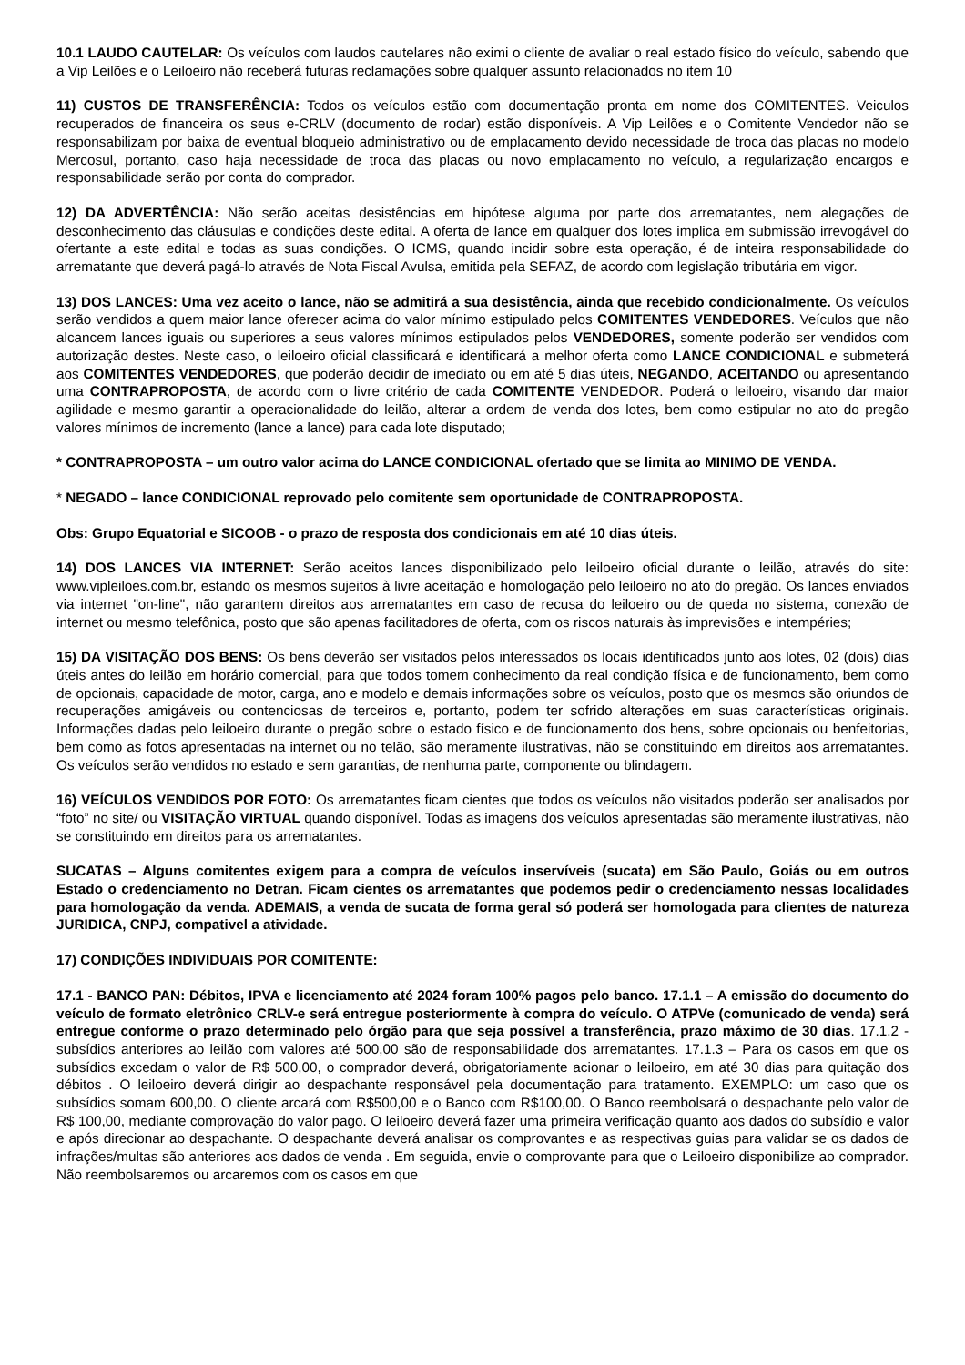10.1 LAUDO CAUTELAR: Os veículos com laudos cautelares não eximi o cliente de avaliar o real estado físico do veículo, sabendo que a Vip Leilões e o Leiloeiro não receberá futuras reclamações sobre qualquer assunto relacionados no item 10
11) CUSTOS DE TRANSFERÊNCIA: Todos os veículos estão com documentação pronta em nome dos COMITENTES. Veiculos recuperados de financeira os seus e-CRLV (documento de rodar) estão disponíveis. A Vip Leilões e o Comitente Vendedor não se responsabilizam por baixa de eventual bloqueio administrativo ou de emplacamento devido necessidade de troca das placas no modelo Mercosul, portanto, caso haja necessidade de troca das placas ou novo emplacamento no veículo, a regularização encargos e responsabilidade serão por conta do comprador.
12) DA ADVERTÊNCIA: Não serão aceitas desistências em hipótese alguma por parte dos arrematantes, nem alegações de desconhecimento das cláusulas e condições deste edital. A oferta de lance em qualquer dos lotes implica em submissão irrevogável do ofertante a este edital e todas as suas condições. O ICMS, quando incidir sobre esta operação, é de inteira responsabilidade do arrematante que deverá pagá-lo através de Nota Fiscal Avulsa, emitida pela SEFAZ, de acordo com legislação tributária em vigor.
13) DOS LANCES: Uma vez aceito o lance, não se admitirá a sua desistência, ainda que recebido condicionalmente. Os veículos serão vendidos a quem maior lance oferecer acima do valor mínimo estipulado pelos COMITENTES VENDEDORES. Veículos que não alcancem lances iguais ou superiores a seus valores mínimos estipulados pelos VENDEDORES, somente poderão ser vendidos com autorização destes. Neste caso, o leiloeiro oficial classificará e identificará a melhor oferta como LANCE CONDICIONAL e submeterá aos COMITENTES VENDEDORES, que poderão decidir de imediato ou em até 5 dias úteis, NEGANDO, ACEITANDO ou apresentando uma CONTRAPROPOSTA, de acordo com o livre critério de cada COMITENTE VENDEDOR. Poderá o leiloeiro, visando dar maior agilidade e mesmo garantir a operacionalidade do leilão, alterar a ordem de venda dos lotes, bem como estipular no ato do pregão valores mínimos de incremento (lance a lance) para cada lote disputado;
* CONTRAPROPOSTA – um outro valor acima do LANCE CONDICIONAL ofertado que se limita ao MINIMO DE VENDA.
* NEGADO – lance CONDICIONAL reprovado pelo comitente sem oportunidade de CONTRAPROPOSTA.
Obs: Grupo Equatorial e SICOOB - o prazo de resposta dos condicionais em até 10 dias úteis.
14) DOS LANCES VIA INTERNET: Serão aceitos lances disponibilizado pelo leiloeiro oficial durante o leilão, através do site: www.vipleiloes.com.br, estando os mesmos sujeitos à livre aceitação e homologação pelo leiloeiro no ato do pregão. Os lances enviados via internet "on-line", não garantem direitos aos arrematantes em caso de recusa do leiloeiro ou de queda no sistema, conexão de internet ou mesmo telefônica, posto que são apenas facilitadores de oferta, com os riscos naturais às imprevisões e intempéries;
15) DA VISITAÇÃO DOS BENS: Os bens deverão ser visitados pelos interessados os locais identificados junto aos lotes, 02 (dois) dias úteis antes do leilão em horário comercial, para que todos tomem conhecimento da real condição física e de funcionamento, bem como de opcionais, capacidade de motor, carga, ano e modelo e demais informações sobre os veículos, posto que os mesmos são oriundos de recuperações amigáveis ou contenciosas de terceiros e, portanto, podem ter sofrido alterações em suas características originais. Informações dadas pelo leiloeiro durante o pregão sobre o estado físico e de funcionamento dos bens, sobre opcionais ou benfeitorias, bem como as fotos apresentadas na internet ou no telão, são meramente ilustrativas, não se constituindo em direitos aos arrematantes. Os veículos serão vendidos no estado e sem garantias, de nenhuma parte, componente ou blindagem.
16) VEÍCULOS VENDIDOS POR FOTO: Os arrematantes ficam cientes que todos os veículos não visitados poderão ser analisados por “foto” no site/ ou VISITAÇÃO VIRTUAL quando disponível. Todas as imagens dos veículos apresentadas são meramente ilustrativas, não se constituindo em direitos para os arrematantes.
SUCATAS – Alguns comitentes exigem para a compra de veículos inservíveis (sucata) em São Paulo, Goiás ou em outros Estado o credenciamento no Detran. Ficam cientes os arrematantes que podemos pedir o credenciamento nessas localidades para homologação da venda. ADEMAIS, a venda de sucata de forma geral só poderá ser homologada para clientes de natureza JURIDICA, CNPJ, compativel a atividade.
17) CONDIÇÕES INDIVIDUAIS POR COMITENTE:
17.1 - BANCO PAN: Débitos, IPVA e licenciamento até 2024 foram 100% pagos pelo banco. 17.1.1 – A emissão do documento do veículo de formato eletrônico CRLV-e será entregue posteriormente à compra do veículo. O ATPVe (comunicado de venda) será entregue conforme o prazo determinado pelo órgão para que seja possível a transferência, prazo máximo de 30 dias. 17.1.2 - subsídios anteriores ao leilão com valores até 500,00 são de responsabilidade dos arrematantes. 17.1.3 – Para os casos em que os subsídios excedam o valor de R$ 500,00, o comprador deverá, obrigatoriamente acionar o leiloeiro, em até 30 dias para quitação dos débitos . O leiloeiro deverá dirigir ao despachante responsável pela documentação para tratamento. EXEMPLO: um caso que os subsídios somam 600,00. O cliente arcará com R$500,00 e o Banco com R$100,00. O Banco reembolsará o despachante pelo valor de R$ 100,00, mediante comprovação do valor pago. O leiloeiro deverá fazer uma primeira verificação quanto aos dados do subsídio e valor e após direcionar ao despachante. O despachante deverá analisar os comprovantes e as respectivas guias para validar se os dados de infrações/multas são anteriores aos dados de venda . Em seguida, envie o comprovante para que o Leiloeiro disponibilize ao comprador. Não reembolsaremos ou arcaremos com os casos em que